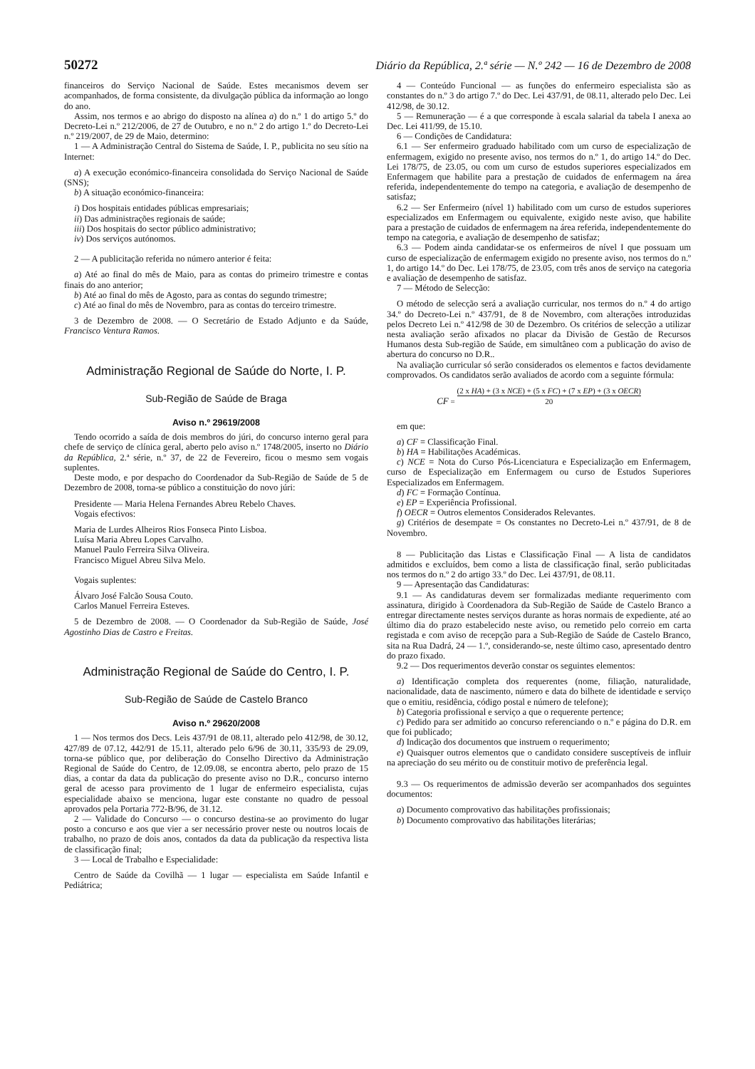50272 Diário da República, 2.ª série — N.º 242 — 16 de Dezembro de 2008
financeiros do Serviço Nacional de Saúde. Estes mecanismos devem ser acompanhados, de forma consistente, da divulgação pública da informação ao longo do ano.
Assim, nos termos e ao abrigo do disposto na alínea a) do n.º 1 do artigo 5.º do Decreto-Lei n.º 212/2006, de 27 de Outubro, e no n.º 2 do artigo 1.º do Decreto-Lei n.º 219/2007, de 29 de Maio, determino:
1 — A Administração Central do Sistema de Saúde, I. P., publicita no seu sítio na Internet:
a) A execução económico-financeira consolidada do Serviço Nacional de Saúde (SNS);
b) A situação económico-financeira:
i) Dos hospitais entidades públicas empresariais;
ii) Das administrações regionais de saúde;
iii) Dos hospitais do sector público administrativo;
iv) Dos serviços autónomos.
2 — A publicitação referida no número anterior é feita:
a) Até ao final do mês de Maio, para as contas do primeiro trimestre e contas finais do ano anterior;
b) Até ao final do mês de Agosto, para as contas do segundo trimestre;
c) Até ao final do mês de Novembro, para as contas do terceiro trimestre.
3 de Dezembro de 2008. — O Secretário de Estado Adjunto e da Saúde, Francisco Ventura Ramos.
Administração Regional de Saúde do Norte, I. P.
Sub-Região de Saúde de Braga
Aviso n.º 29619/2008
Tendo ocorrido a saída de dois membros do júri, do concurso interno geral para chefe de serviço de clínica geral, aberto pelo aviso n.º 1748/2005, inserto no Diário da República, 2.ª série, n.º 37, de 22 de Fevereiro, ficou o mesmo sem vogais suplentes.
Deste modo, e por despacho do Coordenador da Sub-Região de Saúde de 5 de Dezembro de 2008, torna-se público a constituição do novo júri:
Presidente — Maria Helena Fernandes Abreu Rebelo Chaves.
Vogais efectivos:
Maria de Lurdes Alheiros Rios Fonseca Pinto Lisboa.
Luísa Maria Abreu Lopes Carvalho.
Manuel Paulo Ferreira Silva Oliveira.
Francisco Miguel Abreu Silva Melo.
Vogais suplentes:
Álvaro José Falcão Sousa Couto.
Carlos Manuel Ferreira Esteves.
5 de Dezembro de 2008. — O Coordenador da Sub-Região de Saúde, José Agostinho Dias de Castro e Freitas.
Administração Regional de Saúde do Centro, I. P.
Sub-Região de Saúde de Castelo Branco
Aviso n.º 29620/2008
1 — Nos termos dos Decs. Leis 437/91 de 08.11, alterado pelo 412/98, de 30.12, 427/89 de 07.12, 442/91 de 15.11, alterado pelo 6/96 de 30.11, 335/93 de 29.09, torna-se público que, por deliberação do Conselho Directivo da Administração Regional de Saúde do Centro, de 12.09.08, se encontra aberto, pelo prazo de 15 dias, a contar da data da publicação do presente aviso no D.R., concurso interno geral de acesso para provimento de 1 lugar de enfermeiro especialista, cujas especialidade abaixo se menciona, lugar este constante no quadro de pessoal aprovados pela Portaria 772-B/96, de 31.12.
2 — Validade do Concurso — o concurso destina-se ao provimento do lugar posto a concurso e aos que vier a ser necessário prover neste ou noutros locais de trabalho, no prazo de dois anos, contados da data da publicação da respectiva lista de classificação final;
3 — Local de Trabalho e Especialidade:
Centro de Saúde da Covilhã — 1 lugar — especialista em Saúde Infantil e Pediátrica;
4 — Conteúdo Funcional — as funções do enfermeiro especialista são as constantes do n.º 3 do artigo 7.º do Dec. Lei 437/91, de 08.11, alterado pelo Dec. Lei 412/98, de 30.12.
5 — Remuneração — é a que corresponde à escala salarial da tabela I anexa ao Dec. Lei 411/99, de 15.10.
6 — Condições de Candidatura:
6.1 — Ser enfermeiro graduado habilitado com um curso de especialização de enfermagem, exigido no presente aviso, nos termos do n.º 1, do artigo 14.º do Dec. Lei 178/75, de 23.05, ou com um curso de estudos superiores especializados em Enfermagem que habilite para a prestação de cuidados de enfermagem na área referida, independentemente do tempo na categoria, e avaliação de desempenho de satisfaz;
6.2 — Ser Enfermeiro (nível 1) habilitado com um curso de estudos superiores especializados em Enfermagem ou equivalente, exigido neste aviso, que habilite para a prestação de cuidados de enfermagem na área referida, independentemente do tempo na categoria, e avaliação de desempenho de satisfaz;
6.3 — Podem ainda candidatar-se os enfermeiros de nível I que possuam um curso de especialização de enfermagem exigido no presente aviso, nos termos do n.º 1, do artigo 14.º do Dec. Lei 178/75, de 23.05, com três anos de serviço na categoria e avaliação de desempenho de satisfaz.
7 — Método de Selecção:
O método de selecção será a avaliação curricular, nos termos do n.º 4 do artigo 34.º do Decreto-Lei n.º 437/91, de 8 de Novembro, com alterações introduzidas pelos Decreto Lei n.º 412/98 de 30 de Dezembro. Os critérios de selecção a utilizar nesta avaliação serão afixados no placar da Divisão de Gestão de Recursos Humanos desta Sub-região de Saúde, em simultâneo com a publicação do aviso de abertura do concurso no D.R..
Na avaliação curricular só serão considerados os elementos e factos devidamente comprovados. Os candidatos serão avaliados de acordo com a seguinte fórmula:
CF = (2 x HA) + (3 x NCE) + (5 x FC) + (7 x EP) + (3 x OECR)
20
em que:
a) CF = Classificação Final.
b) HA = Habilitações Académicas.
c) NCE = Nota do Curso Pós-Licenciatura e Especialização em Enfermagem, curso de Especialização em Enfermagem ou curso de Estudos Superiores Especializados em Enfermagem.
d) FC = Formação Contínua.
e) EP = Experiência Profissional.
f) OECR = Outros elementos Considerados Relevantes.
g) Critérios de desempate = Os constantes no Decreto-Lei n.º 437/91, de 8 de Novembro.
8 — Publicitação das Listas e Classificação Final — A lista de candidatos admitidos e excluídos, bem como a lista de classificação final, serão publicitadas nos termos do n.º 2 do artigo 33.º do Dec. Lei 437/91, de 08.11.
9 — Apresentação das Candidaturas:
9.1 — As candidaturas devem ser formalizadas mediante requerimento com assinatura, dirigido à Coordenadora da Sub-Região de Saúde de Castelo Branco a entregar directamente nestes serviços durante as horas normais de expediente, até ao último dia do prazo estabelecido neste aviso, ou remetido pelo correio em carta registada e com aviso de recepção para a Sub-Região de Saúde de Castelo Branco, sita na Rua Dadrá, 24 — 1.º, considerando-se, neste último caso, apresentado dentro do prazo fixado.
9.2 — Dos requerimentos deverão constar os seguintes elementos:
a) Identificação completa dos requerentes (nome, filiação, naturalidade, nacionalidade, data de nascimento, número e data do bilhete de identidade e serviço que o emitiu, residência, código postal e número de telefone);
b) Categoria profissional e serviço a que o requerente pertence;
c) Pedido para ser admitido ao concurso referenciando o n.º e página do D.R. em que foi publicado;
d) Indicação dos documentos que instruem o requerimento;
e) Quaisquer outros elementos que o candidato considere susceptíveis de influir na apreciação do seu mérito ou de constituir motivo de preferência legal.
9.3 — Os requerimentos de admissão deverão ser acompanhados dos seguintes documentos:
a) Documento comprovativo das habilitações profissionais;
b) Documento comprovativo das habilitações literárias;